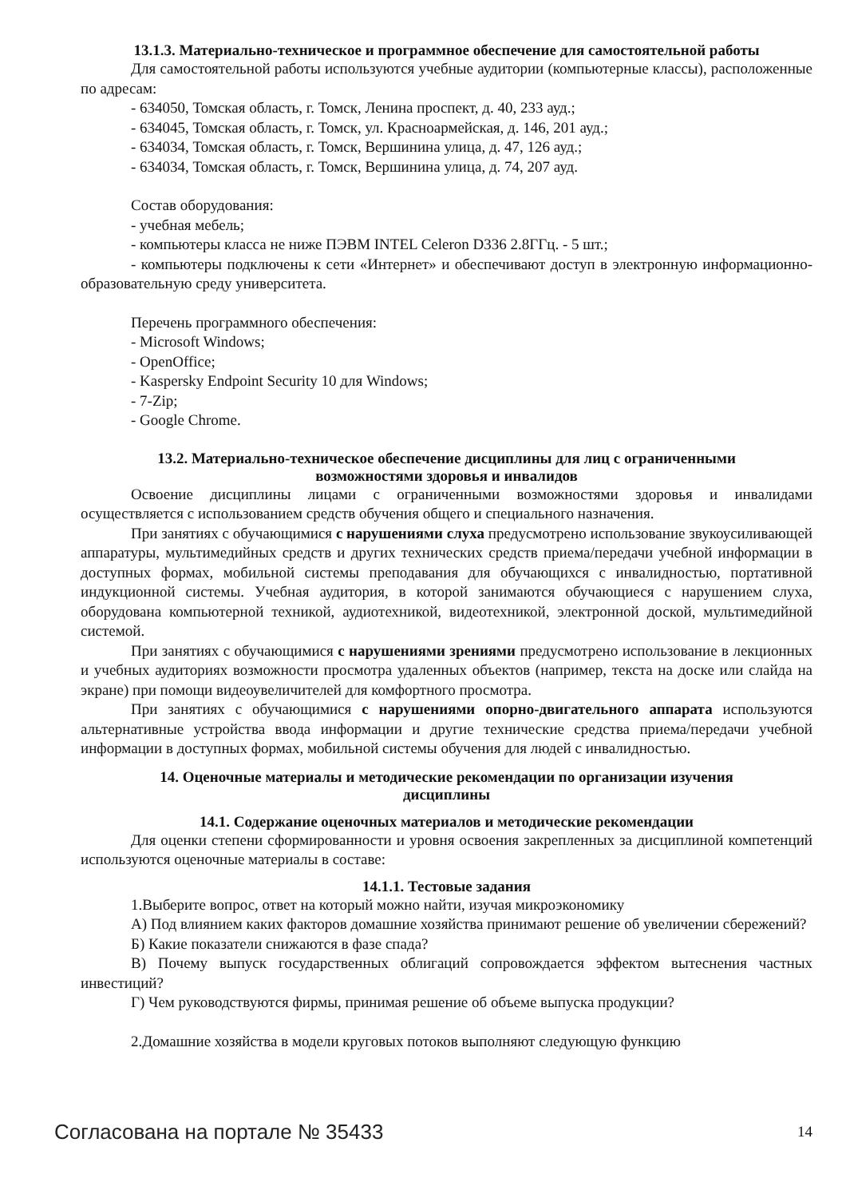13.1.3. Материально-техническое и программное обеспечение для самостоятельной работы
Для самостоятельной работы используются учебные аудитории (компьютерные классы), расположенные по адресам:
- 634050, Томская область, г. Томск, Ленина проспект, д. 40, 233 ауд.;
- 634045, Томская область, г. Томск, ул. Красноармейская, д. 146, 201 ауд.;
- 634034, Томская область, г. Томск, Вершинина улица, д. 47, 126 ауд.;
- 634034, Томская область, г. Томск, Вершинина улица, д. 74, 207 ауд.
Состав оборудования:
- учебная мебель;
- компьютеры класса не ниже ПЭВМ INTEL Celeron D336 2.8ГГц. - 5 шт.;
- компьютеры подключены к сети «Интернет» и обеспечивают доступ в электронную информационно-образовательную среду университета.
Перечень программного обеспечения:
- Microsoft Windows;
- OpenOffice;
- Kaspersky Endpoint Security 10 для Windows;
- 7-Zip;
- Google Chrome.
13.2. Материально-техническое обеспечение дисциплины для лиц с ограниченными
возможностями здоровья и инвалидов
Освоение дисциплины лицами с ограниченными возможностями здоровья и инвалидами осуществляется с использованием средств обучения общего и специального назначения.
При занятиях с обучающимися с нарушениями слуха предусмотрено использование звукоусиливающей аппаратуры, мультимедийных средств и других технических средств приема/передачи учебной информации в доступных формах, мобильной системы преподавания для обучающихся с инвалидностью, портативной индукционной системы. Учебная аудитория, в которой занимаются обучающиеся с нарушением слуха, оборудована компьютерной техникой, аудиотехникой, видеотехникой, электронной доской, мультимедийной системой.
При занятиях с обучающимися с нарушениями зрениями предусмотрено использование в лекционных и учебных аудиториях возможности просмотра удаленных объектов (например, текста на доске или слайда на экране) при помощи видеоувеличителей для комфортного просмотра.
При занятиях с обучающимися с нарушениями опорно-двигательного аппарата используются альтернативные устройства ввода информации и другие технические средства приема/передачи учебной информации в доступных формах, мобильной системы обучения для людей с инвалидностью.
14. Оценочные материалы и методические рекомендации по организации изучения
дисциплины
14.1. Содержание оценочных материалов и методические рекомендации
Для оценки степени сформированности и уровня освоения закрепленных за дисциплиной компетенций используются оценочные материалы в составе:
14.1.1. Тестовые задания
1.Выберите вопрос, ответ на который можно найти, изучая микроэкономику
А) Под влиянием каких факторов домашние хозяйства принимают решение об увеличении сбережений?
Б) Какие показатели снижаются в фазе спада?
В) Почему выпуск государственных облигаций сопровождается эффектом вытеснения частных инвестиций?
Г) Чем руководствуются фирмы, принимая решение об объеме выпуска продукции?
2.Домашние хозяйства в модели круговых потоков выполняют следующую функцию
Согласована на портале № 35433 14